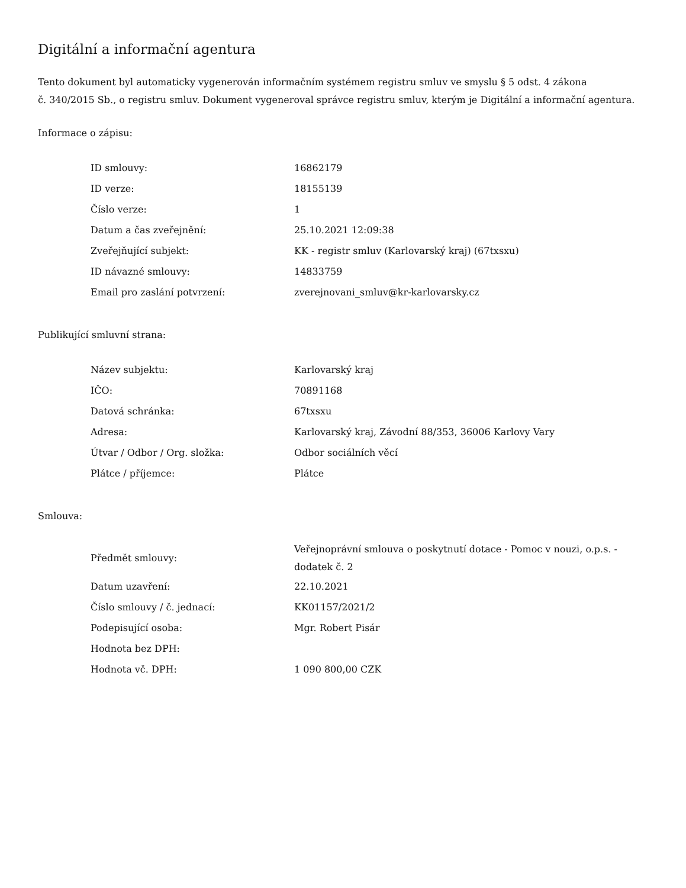Digitální a informační agentura
Tento dokument byl automaticky vygenerován informačním systémem registru smluv ve smyslu § 5 odst. 4 zákona
č. 340/2015 Sb., o registru smluv. Dokument vygeneroval správce registru smluv, kterým je Digitální a informační agentura.
Informace o zápisu:
| ID smlouvy: | 16862179 |
| ID verze: | 18155139 |
| Číslo verze: | 1 |
| Datum a čas zveřejnění: | 25.10.2021 12:09:38 |
| Zveřejňující subjekt: | KK - registr smluv (Karlovarský kraj) (67txsxu) |
| ID návazné smlouvy: | 14833759 |
| Email pro zaslání potvrzení: | zverejnovani_smluv@kr-karlovarsky.cz |
Publikující smluvní strana:
| Název subjektu: | Karlovarský kraj |
| IČO: | 70891168 |
| Datová schránka: | 67txsxu |
| Adresa: | Karlovarský kraj, Závodní 88/353, 36006 Karlovy Vary |
| Útvar / Odbor / Org. složka: | Odbor sociálních věcí |
| Plátce / příjemce: | Plátce |
Smlouva:
| Předmět smlouvy: | Veřejnoprávní smlouva o poskytnutí dotace - Pomoc v nouzi, o.p.s. - dodatek č. 2 |
| Datum uzavření: | 22.10.2021 |
| Číslo smlouvy / č. jednací: | KK01157/2021/2 |
| Podepisující osoba: | Mgr. Robert Pisár |
| Hodnota bez DPH: | |
| Hodnota vč. DPH: | 1 090 800,00 CZK |